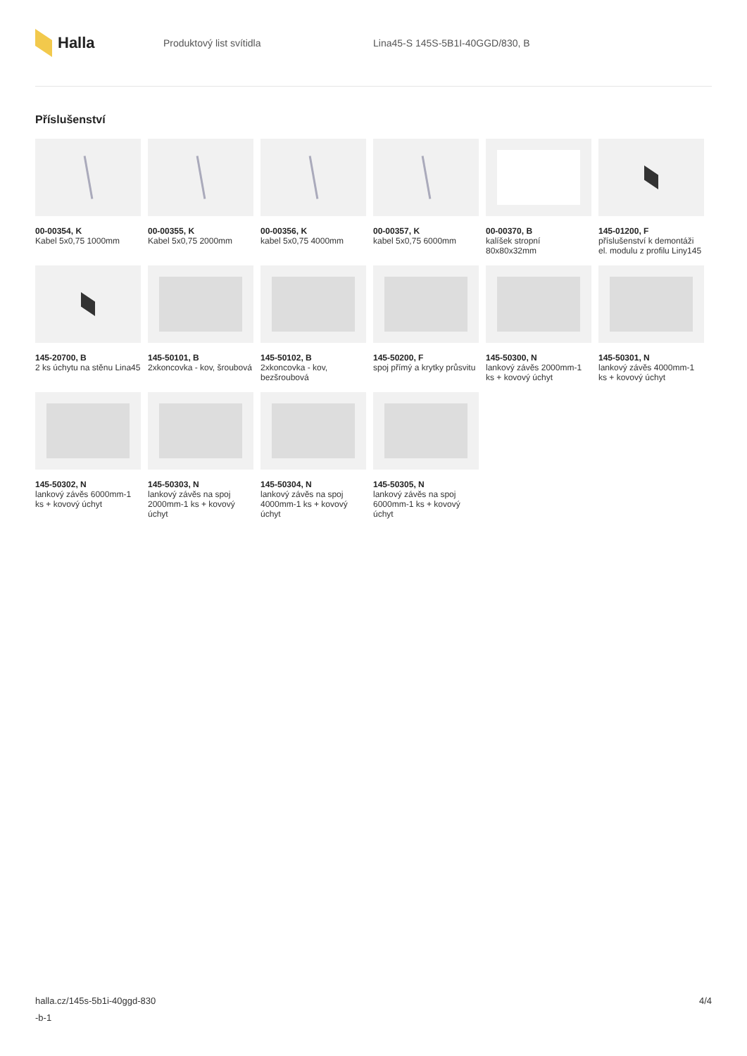Halla
Produktový list svítidla
Lina45-S 145S-5B1I-40GGD/830, B
Příslušenství
00-00354, K
Kabel 5x0,75 1000mm
00-00355, K
Kabel 5x0,75 2000mm
00-00356, K
kabel 5x0,75 4000mm
00-00357, K
kabel 5x0,75 6000mm
00-00370, B
kalíšek stropní 80x80x32mm
145-01200, F
příslušenství k demontáži el. modulu z profilu Liny145
145-20700, B
2 ks úchytu na stěnu Lina45
145-50101, B
2xkoncovka - kov, šroubová
145-50102, B
2xkoncovka - kov, bezšroubová
145-50200, F
spoj přímý a krytky průsvitu
145-50300, N
lankový závěs 2000mm-1 ks + kovový úchyt
145-50301, N
lankový závěs 4000mm-1 ks + kovový úchyt
145-50302, N
lankový závěs 6000mm-1 ks + kovový úchyt
145-50303, N
lankový závěs na spoj 2000mm-1 ks + kovový úchyt
145-50304, N
lankový závěs na spoj 4000mm-1 ks + kovový úchyt
145-50305, N
lankový závěs na spoj 6000mm-1 ks + kovový úchyt
halla.cz/145s-5b1i-40ggd-830
-b-1
4/4